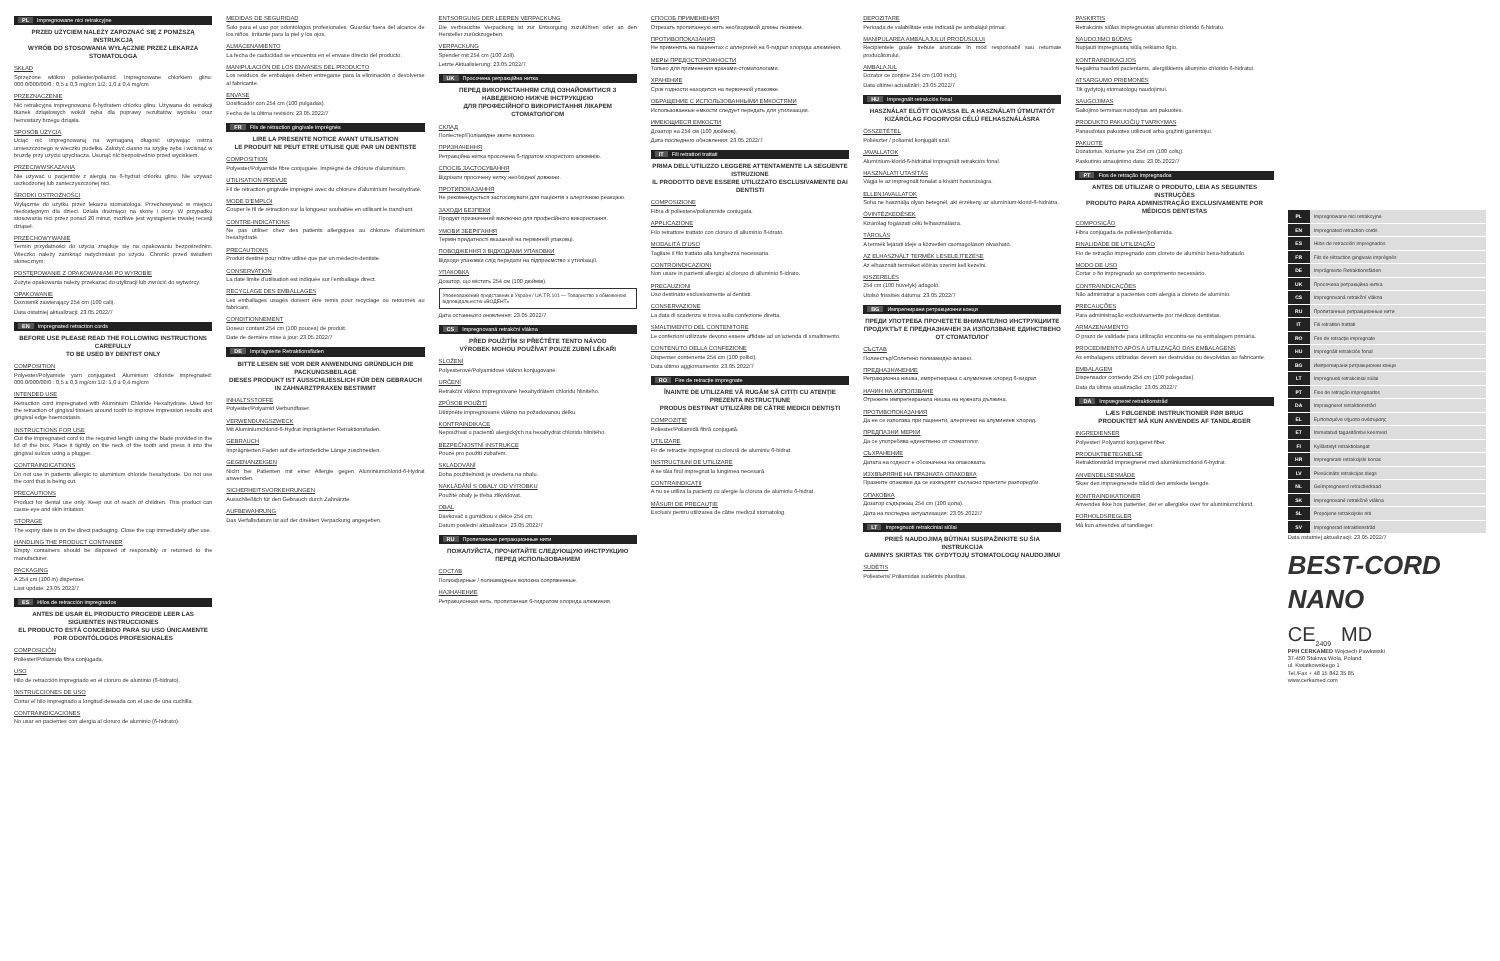PL Impregnowane nici retrakcyjne
PRZED UŻYCIEM NALEŻY ZAPOZNAĆ SIĘ Z PONIŻSZĄ INSTRUKCJĄ
WYRÓB DO STOSOWANIA WYŁĄCZNIE PRZEZ LEKARZA STOMATOLOGA
SKŁAD
Sprzężone włókno poliester/poliamid. Impregnowane chlorkiem glinu: 000.0/000/00/0 : 0,5 ± 0,3 mg/cm 1/2: 1,0 ± 0,4 mg/cm
PRZEZNACZENIE
Nić retrakcyjna impregnowana 6-hydratem chlorku glinu. Używana do retrakcji tkanek dziąsłowych wokół zęba dla poprawy rezultatów wycisku oraz hemostazy brzegu dziąsła.
SPOSÓB UŻYCIA
Uciąć nić impregnowaną na wymaganą długość używając ostrza umieszczonego w wieczku pudełka. Założyć ciasno na szyjkę zęba i wcisnąć w bruzdę przy użyciu upychacza. Usunąć nić bezpośrednio przed wyciskiem.
PRZECIWWSKAZANIA
Nie używać u pacjentów z alergią na 6-hydrat chlorku glinu. Nie używać uszkodzonej lub zanieczyszczonej nici.
ŚRODKI OSTROŻNOŚCI
Wyłącznie do użytku przez lekarza stomatologa. Przechowywać w miejscu niedostępnym dla dzieci. Działa drażniąco na skórę i oczy. W przypadku stosowania nici przez ponad 20 minut, możliwe jest wystąpienie trwałej recesji dziąseł.
PRZECHOWYWANIE
Termin przydatności do użycia znajduje się na opakowaniu bezpośrednim. Wieczko należy zamknąć natychmiast po użyciu. Chronić przed światłem słonecznym.
POSTĘPOWANIE Z OPAKOWANIAMI PO WYROBIE
Zużyte opakowania należy przekazać do utylizacji lub zwrócić do wytwórcy.
OPAKOWANIE
Dozownik zawierający 254 cm (100 cali).
Data ostatniej aktualizacji: 23.05.2022/7
EN Impregnated retraction cords
BEFORE USE PLEASE READ THE FOLLOWING INSTRUCTIONS CAREFULLY
TO BE USED BY DENTIST ONLY
COMPOSITION
Polyester/Polyamide yarn conjugated. Aluminium chloride impregnated: 000.0/000/00/0 : 0,5 ± 0,3 mg/cm 1/2: 1,0 ± 0,4 mg/cm
INTENDED USE
Retraction cord impregnated with Aluminium Chloride Hexahydrate. Used for the retraction of gingival tissues around tooth to improve impression results and gingival edge haemostasis.
INSTRUCTIONS FOR USE
Cut the impregnated cord to the required length using the blade provided in the lid of the box. Place it tightly on the neck of the tooth and press it into the gingival sulcus using a plugger.
CONTRAINDICATIONS
Do not use in patients allergic to aluminium chloride hexahydrate. Do not use the cord that is being cut.
PRECAUTIONS
Product for dental use only. Keep out of reach of children. This product can cause eye and skin irritation.
STORAGE
The expiry date is on the direct packaging. Close the cap immediately after use.
HANDLING THE PRODUCT CONTAINER
Empty containers should be disposed of responsibly or returned to the manufacturer.
PACKAGING
A 254 cm (100 in) dispenser.
Last update: 23.05.2022/7
ES Hilos de retracción impregnados
ANTES DE USAR EL PRODUCTO PROCEDE LEER LAS SIGUIENTES INSTRUCCIONES
EL PRODUCTO ESTÁ CONCEBIDO PARA SU USO ÚNICAMENTE POR ODONTÓLOGOS PROFESIONALES
COMPOSICIÓN
Poliéster/Poliamida fibra conjugada.
USO
Hilo de retracción impregnado en el cloruro de aluminio (6-hidrato).
INSTRUCCIONES DE USO
Cortar el hilo impregnado a longitud deseada con el uso de una cuchilla.
CONTRAINDICACIONES
No usar en pacientes con alergia al cloruro de aluminio (6-hidrato).
MEDIDAS DE SEGURIDAD
Solo para el uso por odontólogos profesionales. Guardar fuera del alcance de los niños. Irritante para la piel y los ojos.
ALMACENAMIENTO
La fecha de caducidad se encuentra en el envase directo del producto.
MANIPULACIÓN DE LOS ENVASES DEL PRODUCTO
Los residuos de embalajes deben entregarse para la eliminación o devolverse al fabricante.
ENVASE
Dosificador con 254 cm (100 pulgadas).
Fecha de la última revisión: 23.05.2022/7
FR Fils de rétraction gingivale imprégnés
LIRE LA PRESENTE NOTICE AVANT UTILISATION
LE PRODUIT NE PEUT ETRE UTILISE QUE PAR UN DENTISTE
COMPOSITION
Polyester/Polyamide fibre conjuguée. Imprégné de chlorure d'aluminium.
UTILISATION PREVUE
Fil de rétraction gingivale imprégné avec du chlorure d'aluminium hexahydraté.
MODE D'EMPLOI
Couper le fil de rétraction sur la longueur souhaitée en utilisant le tranchant.
CONTRE-INDICATIONS
Ne pas utiliser chez des patients allergiques au chlorure d'aluminium hexahydraté.
PRECAUTIONS
Produit destiné pour nôtre utilisé que par un médecin-dentiste.
CONSERVATION
La date limite d'utilisation est indiquée sur l'emballage direct.
RECYCLAGE DES EMBALLAGES
Les emballages usagés doivent être remis pour recyclage ou retournés au fabricant.
CONDITIONNEMENT
Doseur contant 254 cm (100 pouces) de produit.
Date de dernière mise à jour: 23.05.2022/7
DE Imprägnierte Retraktionsfäden
BITTE LESEN SIE VOR DER ANWENDUNG GRÜNDLICH DIE PACKUNGSBEILAGE
DIESES PRODUKT IST AUSSCHLIESSLICH FÜR DEN GEBRAUCH IN ZAHNARZTPRAXEN BESTIMMT
INHALTSSTOFFE
Polyester/Polyamid Verbundfaser.
VERWENDUNGSZWECK
Mit Aluminiumchlorid-6-Hydrat imprägnierter Retraktionsfaden.
GEBRAUCH
Imprägnierten Faden auf die erforderliche Länge zuschneiden.
GEGENANZEIGEN
Nicht bei Patienten mit einer Allergie gegen Aluminiumchlorid-6-Hydrat anwenden.
SICHERHEITSVORKEHRUNGEN
Ausschließlich für den Gebrauch durch Zahnärzte.
AUFBEWAHRUNG
Das Verfallsdatum ist auf der direkten Verpackung angegeben.
ENTSORGUNG DER LEEREN VERPACKUNG
Die verbrauchte Verpackung ist zur Entsorgung zuzuführen oder an den Hersteller zurückzugeben.
VERPACKUNG
Spender mit 254 cm (100 Zoll).
Letzte Aktualisierung: 23.05.2022/7
UK Просочена ретракційна нитка
ПЕРЕД ВИКОРИСТАННЯМ СЛІД ОЗНАЙОМИТИСЯ З НАВЕДЕНОЮ НИЖЧЕ ІНСТРУКЦІЄЮ
ДЛЯ ПРОФЕСІЙНОГО ВИКОРИСТАННЯ ЛІКАРЕМ СТОМАТОЛОГОМ
СКЛАД
Поліестер/Поліамідне звите волокно.
ПРИЗНАЧЕННЯ
Ретракційна нитка просочена 6-гідратом хлористого алюмінію.
СПОСІБ ЗАСТОСУВАННЯ
Відрізати просочену нитку необхідної довжини.
ПРОТИПОКАЗАННЯ
Не рекомендується застосовувати для пацієнтів з алергічною реакцією.
ЗАХОДИ БЕЗПЕКИ
Продукт призначений виключно для професійного використання.
УМОВИ ЗБЕРІГАННЯ
Термін придатності вказаний на первинній упаковці.
ПОВОДЖЕННЯ З ВІДХОДАМИ УПАКОВКИ
Відходи упаковки слід передати на підприємство з утилізації.
УПАКОВКА
Дозатор, що містить 254 см (100 дюймів).
Уповноважений представник в Україні / UA.TR.101 — Товариство з обмеженою відповідальністю «ВОДЕНТ»
Дата останнього оновлення: 23.05.2022/7
CS Impregnovaná retrakční vlákna
PŘED POUŽITÍM SI PŘEČTĚTE TENTO NÁVOD
VÝROBEK MOHOU POUŽÍVAT POUZE ZUBNÍ LÉKAŘI
SLOŽENÍ
Polyesterové/Polyamidové vlákno konjugované.
URČENÍ
Retrakční vlákno impregnované hexahydrátem chloridu hlinitého.
ZPŮSOB POUŽITÍ
Uštípněte impregnované vlákno na požadovanou délku.
KONTRAINDIKACE
Nepoužívat u pacientů alergických na hexahydrát chloridu hlinitého.
BEZPEČNOSTNÍ INSTRUKCE
Pouze pro použití zubařem.
SKLADOVÁNÍ
Doba použitelnosti je uvedena na obalu.
NAKLÁDÁNÍ S OBALY OD VÝROBKU
Použité obaly je třeba zlikvidovat.
OBAL
Dávkovač s gumičkou v délce 254 cm.
Datum poslední aktualizace: 23.05.2022/7
RU Пропитанные ретракционные нити
ПОЖАЛУЙСТА, ПРОЧИТАЙТЕ СЛЕДУЮЩУЮ ИНСТРУКЦИЮ ПЕРЕД ИСПОЛЬЗОВАНИЕМ
СОСТАВ
Полиэфирные / полиамидные волокна сопряженные.
НАЗНАЧЕНИЕ
Ретракционная нить, пропитанная 6-гидратом хлорида алюминия.
СПОСОБ ПРИМЕНЕНИЯ
Отрезать пропитанную нить необходимой длины лезвием.
ПРОТИВОПОКАЗАНИЯ
Не применять на пациентах с аллергией на 6-гидрат хлорида алюминия.
МЕРЫ ПРЕДОСТОРОЖНОСТИ
Только для применения врачами-стоматологами.
ХРАНЕНИЕ
Срок годности находится на первичной упаковке.
ОБРАЩЕНИЕ С ИСПОЛЬЗОВАННЫМИ ЕМКОСТЯМИ
Использованные емкости следует передать для утилизации.
ИМЕЮЩИЕСЯ ЕМКОСТИ
Дозатор на 254 см (100 дюймов).
Дата последнего обновления: 23.05.2022/7
IT Fili retrattori trattati
PRIMA DELL'UTILIZZO LEGGERE ATTENTAMENTE LA SEGUENTE ISTRUZIONE
IL PRODOTTO DEVE ESSERE UTILIZZATO ESCLUSIVAMENTE DAI DENTISTI
COMPOSIZIONE
Fibra di poliestere/poliammide coniugata.
APPLICAZIONE
Filo retrattore trattato con cloruro di alluminio 6-idrato.
MODALITÀ D'USO
Tagliare il filo trattato alla lunghezza necessaria.
CONTROINDICAZIONI
Non usare in pazienti allergici al cloruro di alluminio 6-idrato.
PRECAUZIONI
Uso destinato esclusivamente ai dentisti.
CONSERVAZIONE
La data di scadenza si trova sulla confezione diretta.
SMALTIMENTO DEL CONTENITORE
Le confezioni utilizzate devono essere affidate ad un'azienda di smaltimento.
CONTENUTO DELLA CONFEZIONE
Dispenser contenente 254 cm (100 pollici).
Data ultimo aggiornamento: 23.05.2022/7
RO Fire de retracție impregnate
ÎNAINTE DE UTILIZARE VĂ RUGĂM SĂ CITIȚI CU ATENȚIE PREZENTA INSTRUCȚIUNE
PRODUS DESTINAT UTILIZĂRII DE CĂTRE MEDICII DENTIȘTI
COMPOZIȚIE
Poliester/Poliamidă fibră conjugată.
UTILIZARE
Fir de retracție impregnat cu clorură de aluminiu 6-hidrat.
INSTRUCȚIUNI DE UTILIZARE
A se tăia firul impregnat la lungimea necesară.
CONTRAINDICAȚII
A nu se utiliza la pacienți cu alergie la clorura de aluminiu 6-hidrat.
MĂSURI DE PRECAUȚIE
Exclusiv pentru utilizarea de către medicul stomatolog.
DEPOZITARE
Perioada de valabilitate este indicată pe ambalajul primar.
MANIPULAREA AMBALAJULUI PRODUSULUI
Recipientele goale trebuie aruncate în mod responsabil sau returnate producătorului.
AMBALAJUL
Dozator ce conține 254 cm (100 inch).
Data ultimei actualizări: 23.05.2022/7
HU Impregnált retrakciós fonal
HASZNÁLAT ELŐTT OLVASSA EL A HASZNÁLATI ÚTMUTATÓT
KIZÁRÓLAG FOGORVOSI CÉLÚ FELHASZNÁLÁSRA
ÖSSZETÉTEL
Poliészter / poliamid konjugált szál.
JAVALLATOK
Alumínium-klorid-6-hidráttal impregnált retrakciós fonal.
HASZNÁLATI UTASÍTÁS
Vágja le az impregnált fonalat a kívánt hosszúságra.
ELLENJAVALLATOK
Soha ne használja olyan betegnél, aki érzékeny az alumínium-klorid-6-hidrátra.
ÓVINTÉZKEDÉSEK
Kizárólag fogászati célú felhasználásra.
TÁROLÁS
A termék lejárati ideje a közvetlen csomagoláson olvasható.
AZ ELHASZNÁLT TERMÉK LESELEJTEZÉSE
Az elhasznált terméket előírás szerint kell kezelni.
KISZERELÉS
254 cm (100 hüvelyk) adagoló.
Utolsó frissítés dátuma: 23.05.2022/7
BG Импрегнирани ретракционни конци
ПРЕДИ УПОТРЕБА ПРОЧЕТЕТЕ ВНИМАТЕЛНО ИНСТРУКЦИИТЕ
ПРОДУКТЪТ Е ПРЕДНАЗНАЧЕН ЗА ИЗПОЛЗВАНЕ ЕДИНСТВЕНО ОТ СТОМАТОЛОГ
СЪСТАВ
Полиестър/Сплетено полиамидно влакно.
ПРЕДНАЗНАЧЕНИЕ
Ретракционна нишка, импрегнирана с алуминиев хлорид 6-хидрат.
НАЧИН НА ИЗПОЛЗВАНЕ
Отрежете импрегнираната нишка на нужната дължина.
ПРОТИВОПОКАЗАНИЯ
Да не се използва при пациенти, алергични на алуминиев хлорид.
ПРЕДПАЗНИ МЕРКИ
Да се употребява единствено от стоматолог.
СЪХРАНЕНИЕ
Датата на годност е обозначена на опаковката.
ИЗХВЪРЛЯНЕ НА ПРАЗНАТА ОПАКОВКА
Празните опаковки да се изхвърлят съгласно приетите разпоредби.
ОПАКОВКА
Дозатор съдържащ 254 cm (100 цола).
Дата на последна актуализация: 23.05.2022/7
LT Impregnuoti retrakciniai siūlai
PRIEŠ NAUDOJIMĄ BŪTINAI SUSIPAŽINKITE SU ŠIA INSTRUKCIJA
GAMINYS SKIRTAS TIK GYDYTOJŲ STOMATOLOGŲ NAUDOJIMUI
SUDĖTIS
Poliesteris/ Poliamidas sudėtinis pluoštas.
PASKIRTIS
Retrakcinis siūlas impregnuotas aliuminio chlorido 6-hidratu.
NAUDOJIMO BŪDAS
Nupjauti impregnuotą siūlą reikiamo ilgio.
KONTRAINDIKACIJOS
Negalima naudoti pacientams, alergiškiems aliuminio chlorido 6-hidratui.
ATSARGUMO PRIEMONĖS
Tik gydytojų stomatologų naudojimui.
SAUGOJIMAS
Galiojimo terminas nurodytas ant pakuotės.
PRODUKTO PAKUOČIŲ TVARKYMAS
Panaudotas pakuotes utilizuoti arba grąžinti gamintojui.
PAKUOTĖ
Dozatorius, kuriame yra 254 cm (100 colių).
Paskutinio atnaujinimo data: 23.05.2022/7
PT Fios de retração impregnados
ANTES DE UTILIZAR O PRODUTO, LEIA AS SEGUINTES INSTRUÇÕES
PRODUTO PARA ADMINISTRAÇÃO EXCLUSIVAMENTE POR MÉDICOS DENTISTAS
COMPOSIÇÃO
Fibra conjugada de poliéster/poliamida.
FINALIDADE DE UTILIZAÇÃO
Fio de retração impregnado com cloreto de alumínio hexa-hidratado.
MODO DE USO
Cortar o fio impregnado ao comprimento necessário.
CONTRAINDICAÇÕES
Não administrar a pacientes com alergia a cloreto de alumínio.
PRECAUÇÕES
Para administração exclusivamente por médicos dentistas.
ARMAZENAMENTO
O prazo de validade para utilização encontra-se na embalagem primária.
PROCEDIMENTO APÓS A UTILIZAÇÃO DAS EMBALAGENS
As embalagens utilizadas devem ser destruídas ou devolvidas ao fabricante.
EMBALAGEM
Dispensador contendo 254 cm (100 polegadas).
Data da última atualização: 23.05.2022/7
DA Imprægneret retraktionstråd
LÆS FØLGENDE INSTRUKTIONER FØR BRUG
PRODUKTET MÅ KUN ANVENDES AF TANDLÆGER
INGREDIENSER
Polyester/ Polyamid konjugeret fiber.
PRODUKTBETEGNELSE
Retraktionstråd imprægneret med aluminiumchlorid 6-hydrat.
ANVENDELSESMÅDE
Skær den imprægnerede tråd til den ønskede længde.
KONTRAINDIKATIONER
Anvendes ikke hos patienter, der er allergiske over for aluminiumchlorid.
FORHOLDSREGLER
Må kun anvendes af tandlæger.
PL Impregnowane nici retrakcyjne
EN Impregnated retraction cords
ES Hilos de retracción impregnados
FR Fils de rétraction gingivale imprégnés
DE Imprägnierte Retraktionsfäden
UK Просочена ретракційна нитка
CS Impregnovaná retrakční vlákna
RU Пропитанные ретракционные нити
IT Fili retrattori trattati
RO Fire de retracție impregnate
HU Impregnált retrakciós fonal
BG Импрегнирани ретракционни конци
LT Impregnuoti retrakciniai siūlai
PT Fios de retração impregnados
DA Imprægneret retraktionstråd
EL Εμποτισμένα νήματα ανάσυρσης
ET Immutatud tagasitõmbe keermed
FI Kyllästetyt retraktiolangat
HR Impregnirani retrakcijski konac
LV Piesūcināts retrakcijas diegs
NL Geïmpregneerd retractiedraad
SK Impregnované retrakčné vlákna
SL Prepojene retrakcijske niti
SV Impregnerad retraktionstråd
Data ostatniej aktualizacji: 23.05.2022/7
BEST-CORD NANO
CE<sub>2409</sub> MD
PPH CERKAMED Wojciech Pawłowski
37-450 Stalowa Wola, Poland
ul. Kwiatkowskiego 1
Tel./Fax + 48 15 842 35 85
www.cerkamed.com